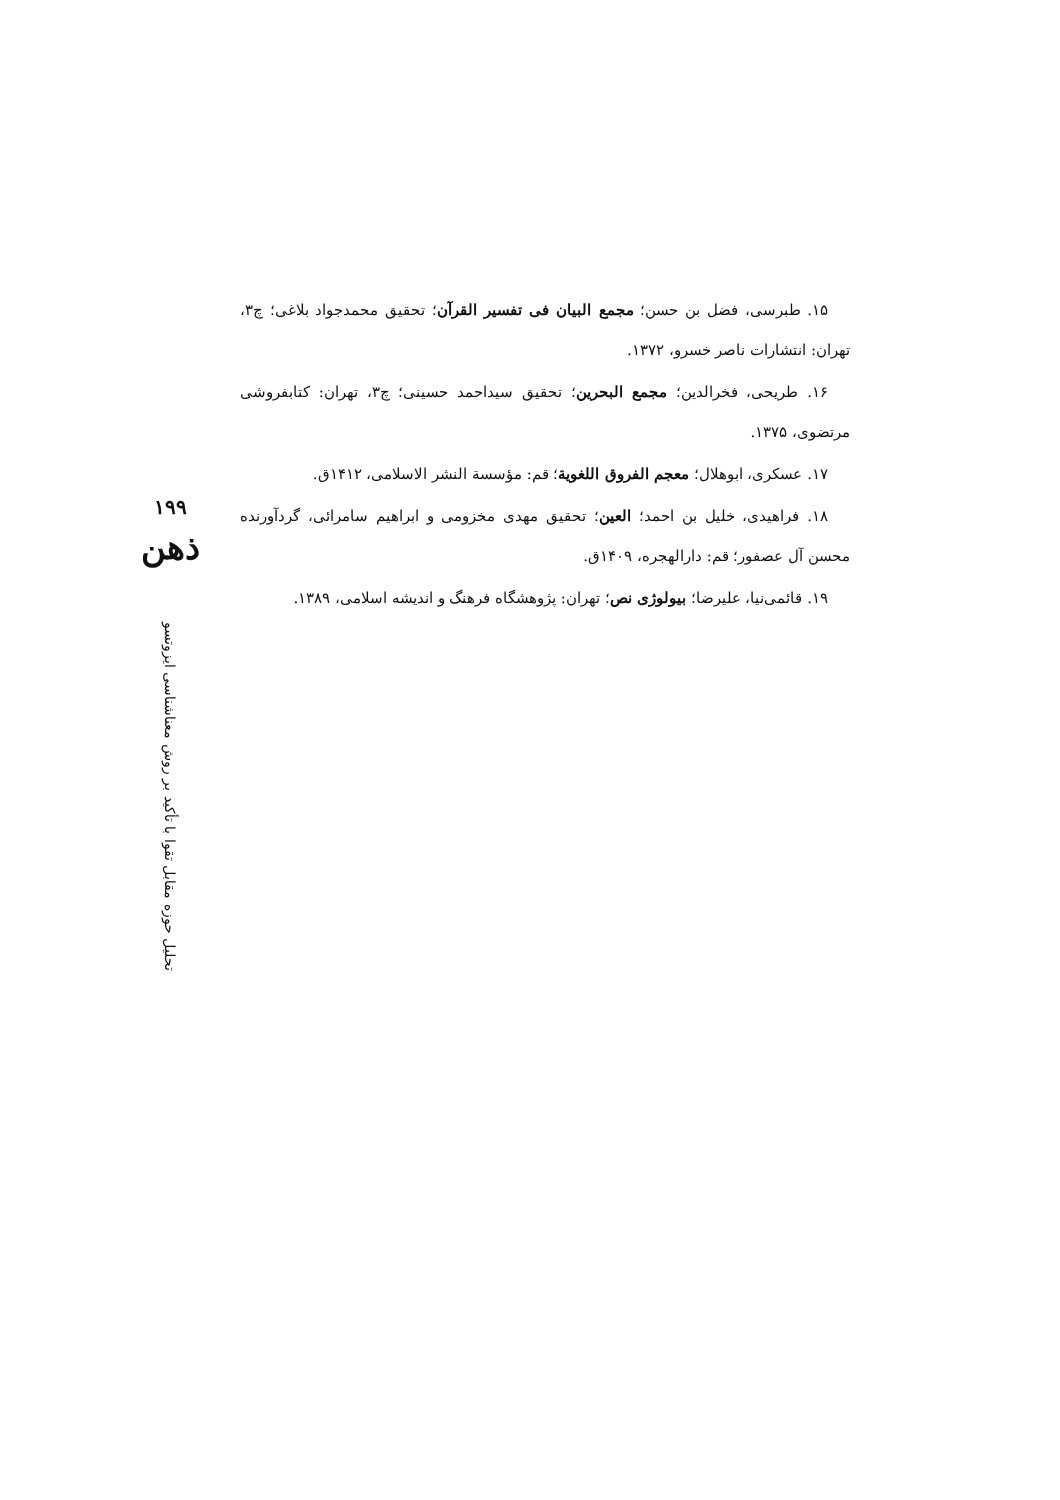۱۵. طبرسی، فضل بن حسن؛ مجمع البیان فی تفسیر القرآن؛ تحقیق محمدجواد بلاغی؛ چ۳، تهران: انتشارات ناصر خسرو، ۱۳۷۲.
۱۶. طریحی، فخرالدین؛ مجمع البحرین؛ تحقیق سیداحمد حسینی؛ چ۳، تهران: کتابفروشی مرتضوی، ۱۳۷۵.
۱۷. عسکری، ابوهلال؛ معجم الفروق اللغویة؛ قم: مؤسسة النشر الاسلامی، ۱۴۱۲ق.
۱۸. فراهیدی، خلیل بن احمد؛ العین؛ تحقیق مهدی مخزومی و ابراهیم سامرائی، گردآورنده محسن آل عصفور؛ قم: دارالهجره، ۱۴۰۹ق.
۱۹. قائمی‌نیا، علیرضا؛ بیولوژی نص؛ تهران: پژوهشگاه فرهنگ و اندیشه اسلامی، ۱۳۸۹.
۱۹۹
ذهن
تحلیل حوزه مقابل تقوا با تأکید بر روش معناشناسی ایزوتسو